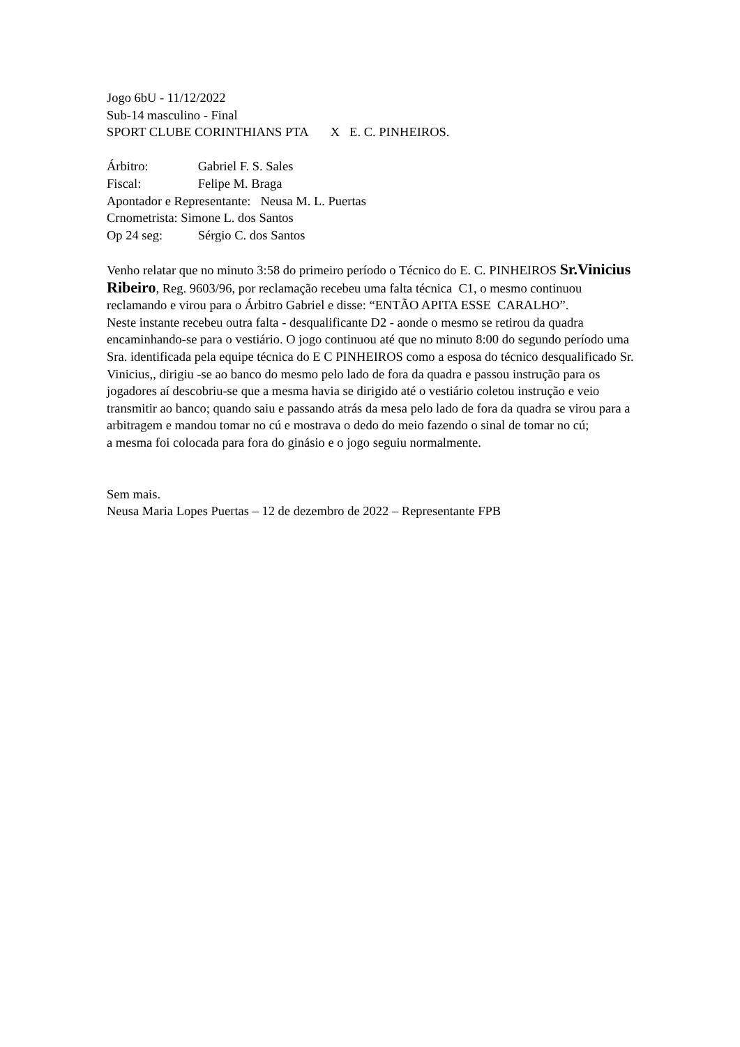Jogo 6bU - 11/12/2022
Sub-14 masculino - Final
SPORT CLUBE CORINTHIANS PTA X E. C. PINHEIROS.
Árbitro: Gabriel F. S. Sales
Fiscal: Felipe M. Braga
Apontador e Representante: Neusa M. L. Puertas
Crnometrista: Simone L. dos Santos
Op 24 seg: Sérgio C. dos Santos
Venho relatar que no minuto 3:58 do primeiro período o Técnico do E. C. PINHEIROS Sr.Vinicius Ribeiro, Reg. 9603/96, por reclamação recebeu uma falta técnica C1, o mesmo continuou reclamando e virou para o Árbitro Gabriel e disse: “ENTÃO APITA ESSE CARALHO”.
Neste instante recebeu outra falta - desqualificante D2 - aonde o mesmo se retirou da quadra encaminhando-se para o vestiário. O jogo continuou até que no minuto 8:00 do segundo período uma Sra. identificada pela equipe técnica do E C PINHEIROS como a esposa do técnico desqualificado Sr. Vinicius,, dirigiu -se ao banco do mesmo pelo lado de fora da quadra e passou instrução para os jogadores aí descobriu-se que a mesma havia se dirigido até o vestiário coletou instrução e veio transmitir ao banco; quando saiu e passando atrás da mesa pelo lado de fora da quadra se virou para a arbitragem e mandou tomar no cú e mostrava o dedo do meio fazendo o sinal de tomar no cú;
a mesma foi colocada para fora do ginásio e o jogo seguiu normalmente.
Sem mais.
Neusa Maria Lopes Puertas – 12 de dezembro de 2022 – Representante FPB